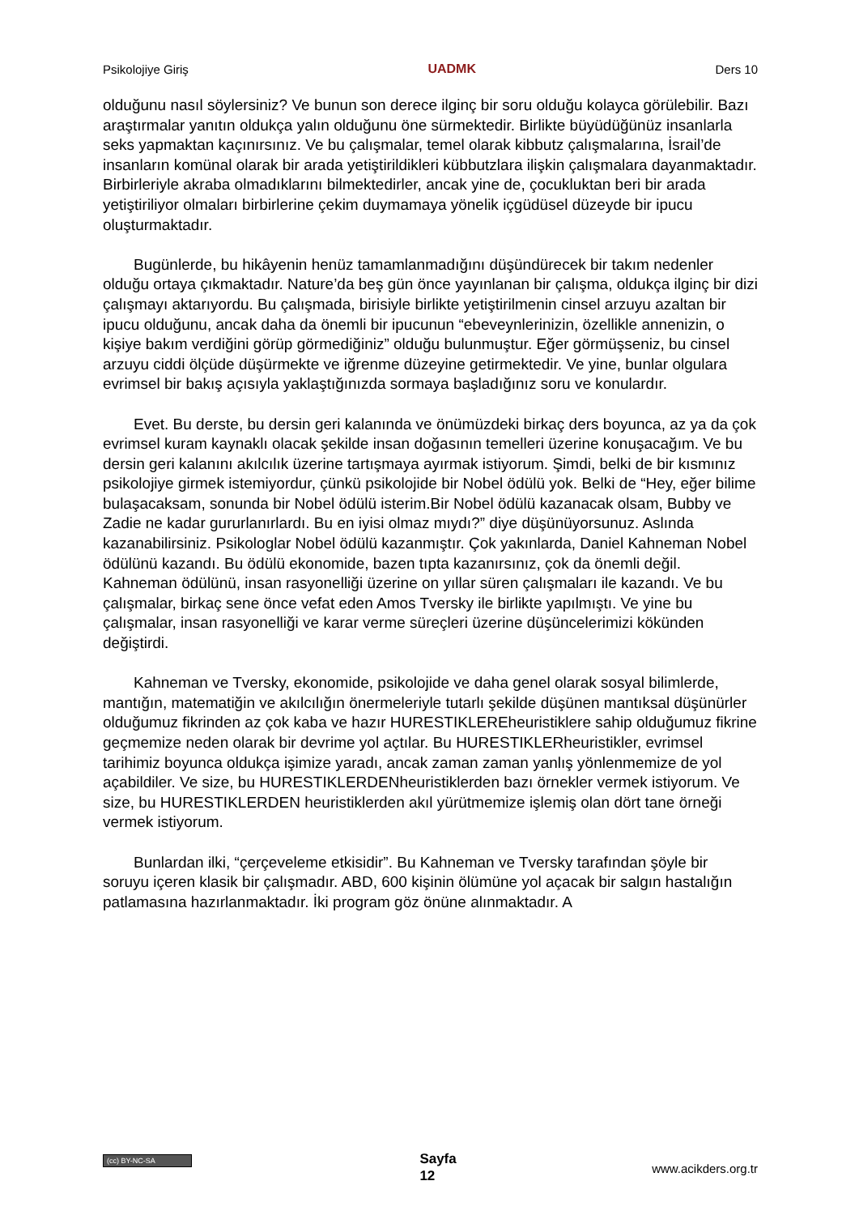Psikolojiye Giriş UADMK Ders 10
olduğunu nasıl söylersiniz? Ve bunun son derece ilginç bir soru olduğu kolayca görülebilir. Bazı araştırmalar yanıtın oldukça yalın olduğunu öne sürmektedir. Birlikte büyüdüğünüz insanlarla seks yapmaktan kaçınırsınız. Ve bu çalışmalar, temel olarak kibbutz çalışmalarına, İsrail’de insanların komünal olarak bir arada yetiştirildikleri kübbutzlara ilişkin çalışmalara dayanmaktadır. Birbirleriyle akraba olmadıklarını bilmektedirler, ancak yine de, çocukluktan beri bir arada yetiştiriliyor olmaları birbirlerine çekim duymamaya yönelik içgüdüsel düzeyde bir ipucu oluşturmaktadır.
Bugünlerde, bu hikâyenin henüz tamamlanmadığını düşündürecek bir takım nedenler olduğu ortaya çıkmaktadır. Nature’da beş gün önce yayınlanan bir çalışma, oldukça ilginç bir dizi çalışmayı aktarıyordu. Bu çalışmada, birisiyle birlikte yetiştirilmenin cinsel arzuyu azaltan bir ipucu olduğunu, ancak daha da önemli bir ipucunun “ebeveynlerinizin, özellikle annenizin, o kişiye bakım verdiğini görüp görmediğiniz” olduğu bulunmuştur. Eğer görmüşseniz, bu cinsel arzuyu ciddi ölçüde düşürmekte ve iğrenme düzeyine getirmektedir. Ve yine, bunlar olgulara evrimsel bir bakış açısıyla yaklaştığınızda sormaya başladığınız soru ve konulardır.
Evet. Bu derste, bu dersin geri kalanında ve önümüzdeki birkaç ders boyunca, az ya da çok evrimsel kuram kaynaklı olacak şekilde insan doğasının temelleri üzerine konuşacağım. Ve bu dersin geri kalanını akılcılık üzerine tartışmaya ayırmak istiyorum. Şimdi, belki de bir kısmınız psikolojiye girmek istemiyordur, çünkü psikolojide bir Nobel ödülü yok. Belki de “Hey, eğer bilime bulaşacaksam, sonunda bir Nobel ödülü isterim.Bir Nobel ödülü kazanacak olsam, Bubby ve Zadie ne kadar gururlanırlardı. Bu en iyisi olmaz mıydı?” diye düşünüyorsunuz. Aslında kazanabilirsiniz. Psikologlar Nobel ödülü kazanmıştır. Çok yakınlarda, Daniel Kahneman Nobel ödülünü kazandı. Bu ödülü ekonomide, bazen tıpta kazanırsınız, çok da önemli değil. Kahneman ödülünü, insan rasyonelliği üzerine on yıllar süren çalışmaları ile kazandı. Ve bu çalışmalar, birkaç sene önce vefat eden Amos Tversky ile birlikte yapılmıştı. Ve yine bu çalışmalar, insan rasyonelliği ve karar verme süreçleri üzerine düşüncelerimizi kökünden değiştirdi.
Kahneman ve Tversky, ekonomide, psikolojide ve daha genel olarak sosyal bilimlerde, mantığın, matematiğin ve akılcılığın önermeleriyle tutarlı şekilde düşünen mantıksal düşünürler olduğumuz fikrinden az çok kaba ve hazır HURESTIKLEREheuristiklere sahip olduğumuz fikrine geçmemize neden olarak bir devrime yol açtılar. Bu HURESTIKLERheuristikler, evrimsel tarihimiz boyunca oldukça işimize yaradı, ancak zaman zaman yanlış yönlenmemize de yol açabildiler. Ve size, bu HURESTIKLERDENheuristiklerden bazı örnekler vermek istiyorum. Ve size, bu HURESTIKLERDEN heuristiklerden akıl yürütmemize işlemiş olan dört tane örneği vermek istiyorum.
Bunlardan ilki, “çerçeveleme etkisidir”. Bu Kahneman ve Tversky tarafından şöyle bir soruyu içeren klasik bir çalışmadır. ABD, 600 kişinin ölümüne yol açacak bir salgın hastalığın patlamasına hazırlanmaktadır. İki program göz önüne alınmaktadır. A
(cc) BY-NC-SA Sayfa
12 www.acikders.org.tr